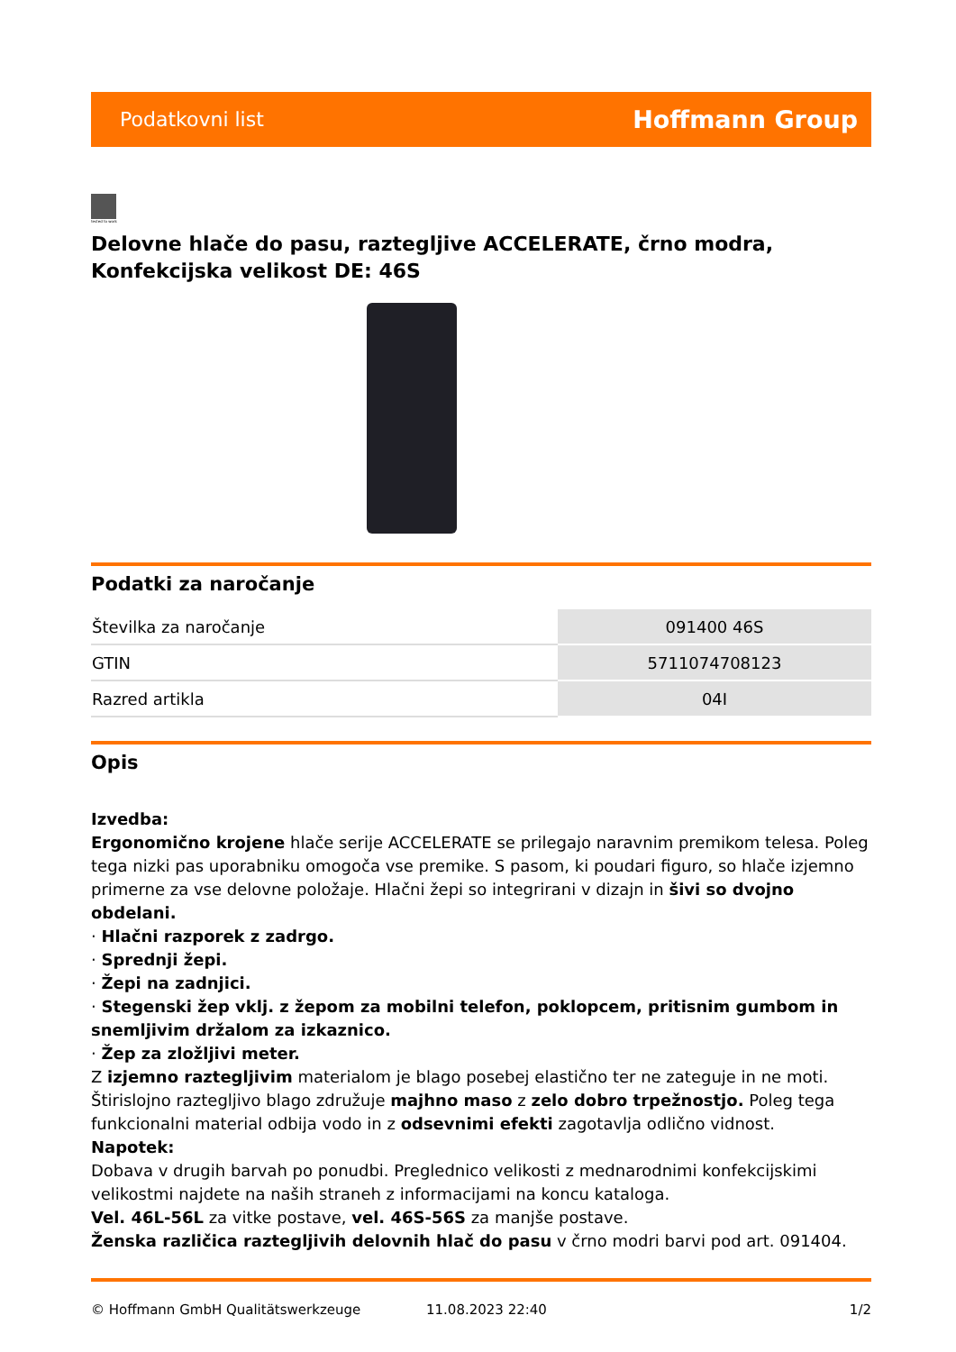Podatkovni list Hoffmann Group
tested to work
Delovne hlače do pasu, raztegljive ACCELERATE, črno modra, Konfekcijska velikost DE: 46S
Podatki za naročanje
| Številka za naročanje | 091400 46S |
| GTIN | 5711074708123 |
| Razred artikla | 04I |
Opis
Izvedba:
Ergonomično krojene hlače serije ACCELERATE se prilegajo naravnim premikom telesa. Poleg tega nizki pas uporabniku omogoča vse premike. S pasom, ki poudari figuro, so hlače izjemno primerne za vse delovne položaje. Hlačni žepi so integrirani v dizajn in šivi so dvojno obdelani.
· Hlačni razporek z zadrgo.
· Sprednji žepi.
· Žepi na zadnjici.
· Stegenski žep vklj. z žepom za mobilni telefon, poklopcem, pritisnim gumbom in snemljivim držalom za izkaznico.
· Žep za zložljivi meter.
Z izjemno raztegljivim materialom je blago posebej elastično ter ne zateguje in ne moti. Štirislojno raztegljivo blago združuje majhno maso z zelo dobro trpežnostjo. Poleg tega funkcionalni material odbija vodo in z odsevnimi efekti zagotavlja odlično vidnost.
Napotek:
Dobava v drugih barvah po ponudbi. Preglednico velikosti z mednarodnimi konfekcijskimi velikostmi najdete na naših straneh z informacijami na koncu kataloga.
Vel. 46L-56L za vitke postave, vel. 46S-56S za manjše postave.
Ženska različica raztegljivih delovnih hlač do pasu v črno modri barvi pod art. 091404.
© Hoffmann GmbH Qualitätswerkzeuge 11.08.2023 22:40 1/2